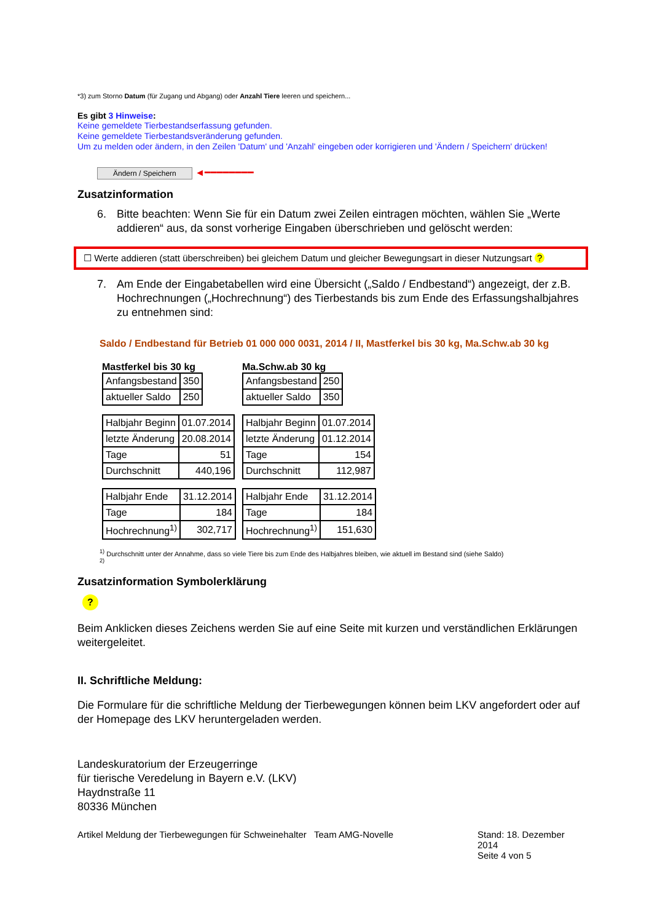*3) zum Storno Datum (für Zugang und Abgang) oder Anzahl Tiere leeren und speichern...
Es gibt 3 Hinweise:
Keine gemeldete Tierbestandserfassung gefunden.
Keine gemeldete Tierbestandsveränderung gefunden.
Um zu melden oder ändern, in den Zeilen 'Datum' und 'Anzahl' eingeben oder korrigieren und 'Ändern / Speichern' drücken!
Ändern / Speichern ◄━━━━━━━━
Zusatzinformation
6. Bitte beachten: Wenn Sie für ein Datum zwei Zeilen eintragen möchten, wählen Sie „Werte addieren“ aus, da sonst vorherige Eingaben überschrieben und gelöscht werden:
☐ Werte addieren (statt überschreiben) bei gleichem Datum und gleicher Bewegungsart in dieser Nutzungsart ?
7. Am Ende der Eingabetabellen wird eine Übersicht („Saldo / Endbestand“) angezeigt, der z.B. Hochrechnungen („Hochrechnung“) des Tierbestands bis zum Ende des Erfassungshalbjahres zu entnehmen sind:
Saldo / Endbestand für Betrieb 01 000 000 0031, 2014 / II, Mastferkel bis 30 kg, Ma.Schw.ab 30 kg
Mastferkel bis 30 kg
| Anfangsbestand | 350 |
| aktueller Saldo | 250 |
| Halbjahr Beginn | 01.07.2014 |
| letzte Änderung | 20.08.2014 |
| Tage | 51 |
| Durchschnitt | 440,196 |
| Halbjahr Ende | 31.12.2014 |
| Tage | 184 |
| Hochrechnung<sup>1)</sup> | 302,717 |
Ma.Schw.ab 30 kg
| Anfangsbestand | 250 |
| aktueller Saldo | 350 |
| Halbjahr Beginn | 01.07.2014 |
| letzte Änderung | 01.12.2014 |
| Tage | 154 |
| Durchschnitt | 112,987 |
| Halbjahr Ende | 31.12.2014 |
| Tage | 184 |
| Hochrechnung<sup>1)</sup> | 151,630 |
<sup>1)</sup> Durchschnitt unter der Annahme, dass so viele Tiere bis zum Ende des Halbjahres bleiben, wie aktuell im Bestand sind (siehe Saldo)
<sup>2)</sup>
Zusatzinformation Symbolerklärung
?
Beim Anklicken dieses Zeichens werden Sie auf eine Seite mit kurzen und verständlichen Erklärungen weitergeleitet.
II. Schriftliche Meldung:
Die Formulare für die schriftliche Meldung der Tierbewegungen können beim LKV angefordert oder auf der Homepage des LKV heruntergeladen werden.
Landeskuratorium der Erzeugerringe
für tierische Veredelung in Bayern e.V. (LKV)
Haydnstraße 11
80336 München
Artikel Meldung der Tierbewegungen für Schweinehalter
Team AMG-Novelle Stand: 18. Dezember 2014
Seite 4 von 5